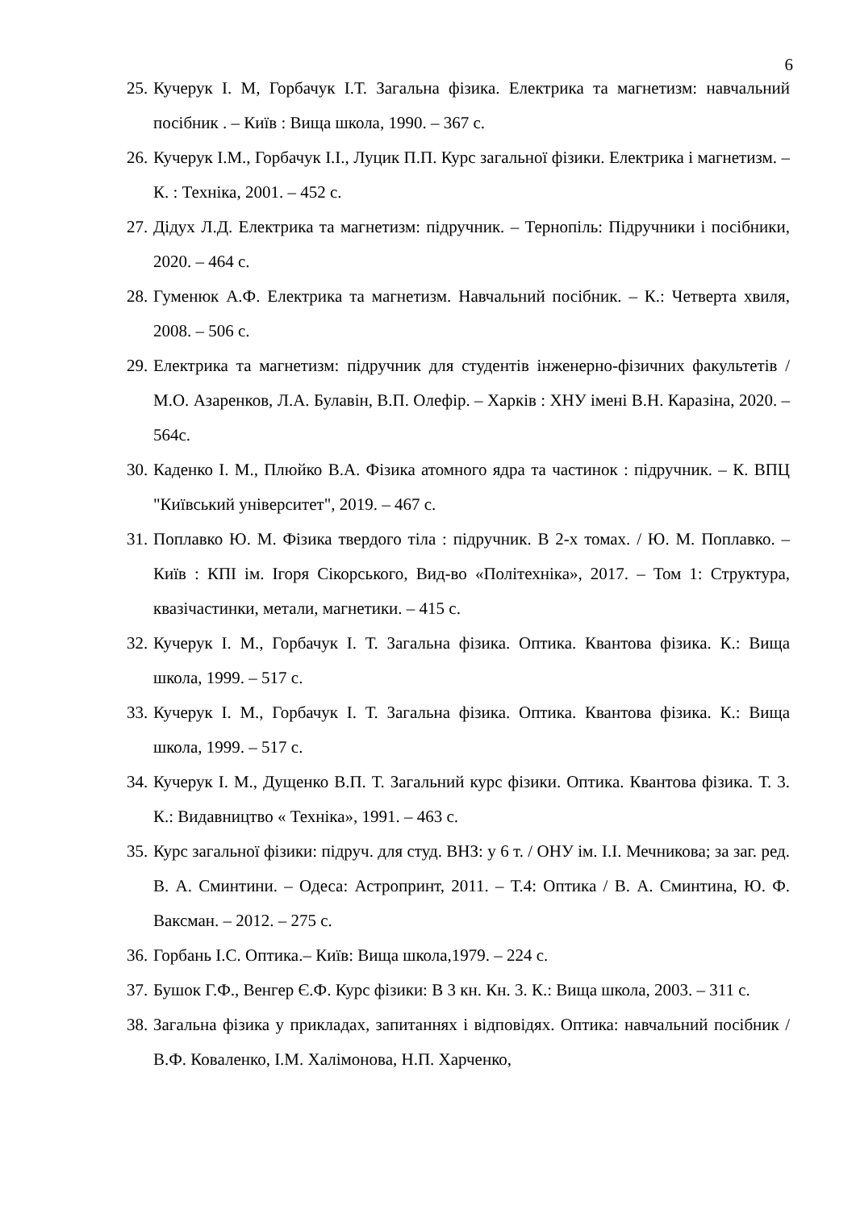6
25. Кучерук І. М, Горбачук І.Т. Загальна фізика. Електрика та магнетизм: навчальний посібник . – Київ : Вища школа, 1990. – 367 с.
26. Кучерук І.М., Горбачук І.І., Луцик П.П. Курс загальної фізики. Електрика і магнетизм. – К. : Техніка, 2001. – 452 с.
27. Дідух Л.Д. Електрика та магнетизм: підручник. – Тернопіль: Підручники і посібники, 2020. – 464 с.
28. Гуменюк А.Ф. Електрика та магнетизм. Навчальний посібник. – К.: Четверта хвиля, 2008. – 506 с.
29. Електрика та магнетизм: підручник для студентів інженерно-фізичних факультетів / М.О. Азаренков, Л.А. Булавін, В.П. Олефір. – Харків : ХНУ імені В.Н. Каразіна, 2020. – 564с.
30. Каденко І. М., Плюйко В.А. Фізика атомного ядра та частинок : підручник. – К. ВПЦ "Київський університет", 2019. – 467 с.
31. Поплавко Ю. М. Фізика твердого тіла : підручник. В 2-х томах. / Ю. М. Поплавко. – Київ : КПІ ім. Ігоря Сікорського, Вид-во «Політехніка», 2017. – Том 1: Структура, квазічастинки, метали, магнетики. – 415 с.
32. Кучерук І. М., Горбачук І. Т. Загальна фізика. Оптика. Квантова фізика. К.: Вища школа, 1999. – 517 с.
33. Кучерук І. М., Горбачук І. Т. Загальна фізика. Оптика. Квантова фізика. К.: Вища школа, 1999. – 517 с.
34. Кучерук І. М., Дущенко В.П. Т. Загальний курс фізики. Оптика. Квантова фізика. Т. 3. К.: Видавництво « Техніка», 1991. – 463 с.
35. Курс загальної фізики: підруч. для студ. ВНЗ: у 6 т. / ОНУ ім. І.І. Мечникова; за заг. ред. В. А. Сминтини. – Одеса: Астропринт, 2011. – Т.4: Оптика / В. А. Сминтина, Ю. Ф. Ваксман. – 2012. – 275 с.
36. Горбань І.С. Оптика.– Київ: Вища школа,1979. – 224 с.
37. Бушок Г.Ф., Венгер Є.Ф. Курс фізики: В 3 кн. Кн. 3. К.: Вища школа, 2003. – 311 с.
38. Загальна фізика у прикладах, запитаннях і відповідях. Оптика: навчальний посібник / В.Ф. Коваленко, І.М. Халімонова, Н.П. Харченко,